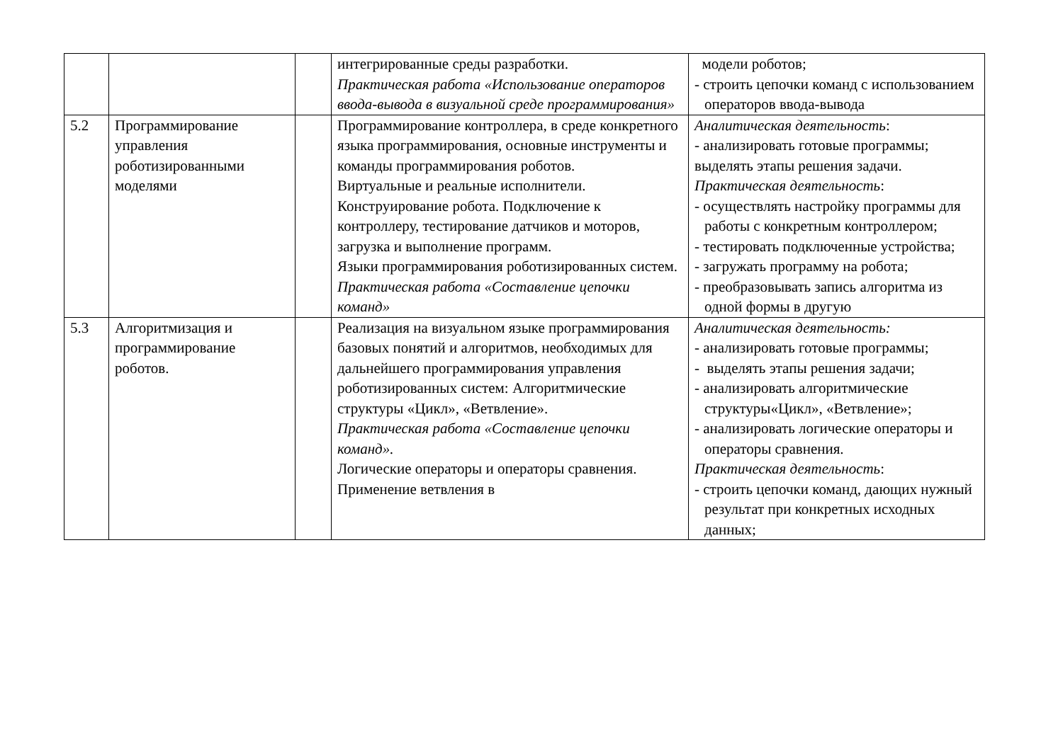| | | | интегрированные среды разработки. Практическая работа «Использование операторов ввода-вывода в визуальной среде программирования» | модели роботов; - строить цепочки команд с использованием операторов ввода-вывода |
| 5.2 | Программирование управления роботизированными моделями | | Программирование контроллера, в среде конкретного языка программирования, основные инструменты и команды программирования роботов. Виртуальные и реальные исполнители. Конструирование робота. Подключение к контроллеру, тестирование датчиков и моторов, загрузка и выполнение программ. Языки программирования роботизированных систем. Практическая работа «Составление цепочки команд» | Аналитическая деятельность : - анализировать готовые программы; выделять этапы решения задачи. Практическая деятельность : - осуществлять настройку программы для работы с конкретным контроллером; - тестировать подключенные устройства; - загружать программу на робота; - преобразовывать запись алгоритма из одной формы в другую |
| 5.3 | Алгоритмизация и программирование роботов. | | Реализация на визуальном языке программирования базовых понятий и алгоритмов, необходимых для дальнейшего программирования управления роботизированных систем: Алгоритмические структуры «Цикл», «Ветвление». Практическая работа «Составление цепочки команд». Логические операторы и операторы сравнения. Применение ветвления в | Аналитическая деятельность: - анализировать готовые программы; - выделять этапы решения задачи; - анализировать алгоритмические структуры«Цикл», «Ветвление»; - анализировать логические операторы и операторы сравнения. Практическая деятельность : - строить цепочки команд, дающих нужный результат при конкретных исходных данных; |